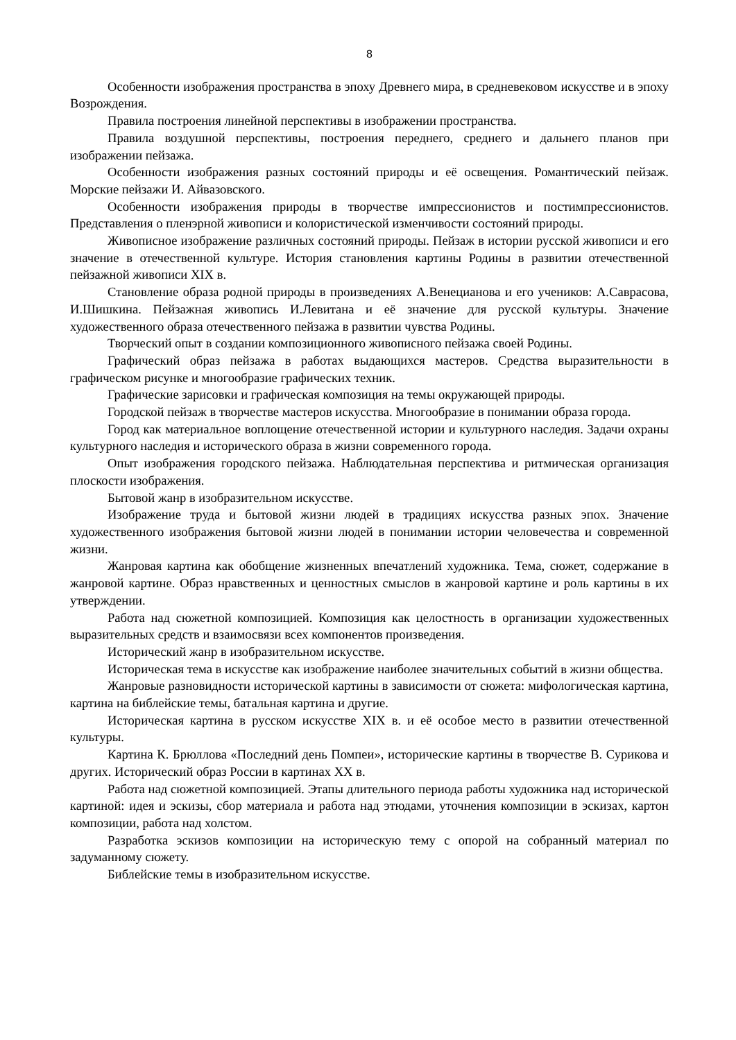8
Особенности изображения пространства в эпоху Древнего мира, в средневековом искусстве и в эпоху Возрождения.
Правила построения линейной перспективы в изображении пространства.
Правила воздушной перспективы, построения переднего, среднего и дальнего планов при изображении пейзажа.
Особенности изображения разных состояний природы и её освещения. Романтический пейзаж. Морские пейзажи И. Айвазовского.
Особенности изображения природы в творчестве импрессионистов и постимпрессионистов. Представления о пленэрной живописи и колористической изменчивости состояний природы.
Живописное изображение различных состояний природы. Пейзаж в истории русской живописи и его значение в отечественной культуре. История становления картины Родины в развитии отечественной пейзажной живописи XIX в.
Становление образа родной природы в произведениях А.Венецианова и его учеников: А.Саврасова, И.Шишкина. Пейзажная живопись И.Левитана и её значение для русской культуры. Значение художественного образа отечественного пейзажа в развитии чувства Родины.
Творческий опыт в создании композиционного живописного пейзажа своей Родины.
Графический образ пейзажа в работах выдающихся мастеров. Средства выразительности в графическом рисунке и многообразие графических техник.
Графические зарисовки и графическая композиция на темы окружающей природы.
Городской пейзаж в творчестве мастеров искусства. Многообразие в понимании образа города.
Город как материальное воплощение отечественной истории и культурного наследия. Задачи охраны культурного наследия и исторического образа в жизни современного города.
Опыт изображения городского пейзажа. Наблюдательная перспектива и ритмическая организация плоскости изображения.
Бытовой жанр в изобразительном искусстве.
Изображение труда и бытовой жизни людей в традициях искусства разных эпох. Значение художественного изображения бытовой жизни людей в понимании истории человечества и современной жизни.
Жанровая картина как обобщение жизненных впечатлений художника. Тема, сюжет, содержание в жанровой картине. Образ нравственных и ценностных смыслов в жанровой картине и роль картины в их утверждении.
Работа над сюжетной композицией. Композиция как целостность в организации художественных выразительных средств и взаимосвязи всех компонентов произведения.
Исторический жанр в изобразительном искусстве.
Историческая тема в искусстве как изображение наиболее значительных событий в жизни общества.
Жанровые разновидности исторической картины в зависимости от сюжета: мифологическая картина, картина на библейские темы, батальная картина и другие.
Историческая картина в русском искусстве XIX в. и её особое место в развитии отечественной культуры.
Картина К. Брюллова «Последний день Помпеи», исторические картины в творчестве В. Сурикова и других. Исторический образ России в картинах XX в.
Работа над сюжетной композицией. Этапы длительного периода работы художника над исторической картиной: идея и эскизы, сбор материала и работа над этюдами, уточнения композиции в эскизах, картон композиции, работа над холстом.
Разработка эскизов композиции на историческую тему с опорой на собранный материал по задуманному сюжету.
Библейские темы в изобразительном искусстве.